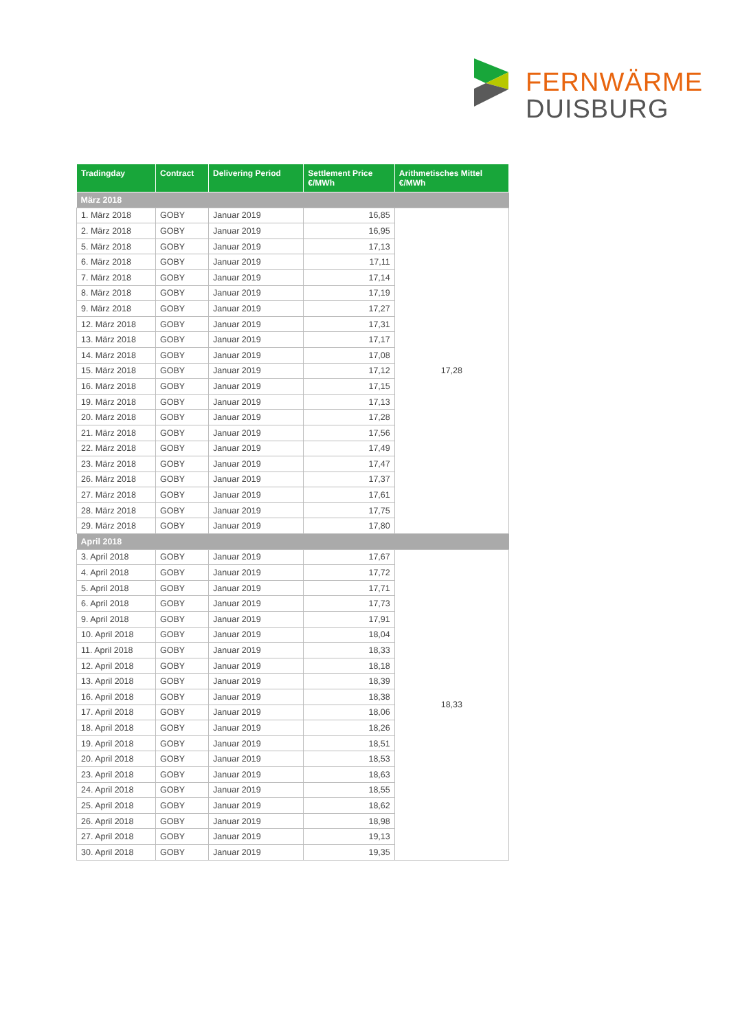FERNWÄRME
DUISBURG
| Tradingday | Contract | Delivering Period | Settlement Price €/MWh | Arithmetisches Mittel €/MWh |
| --- | --- | --- | --- | --- |
| März 2018 | | | | |
| 1. März 2018 | GOBY | Januar 2019 | 16,85 | 17,28 |
| 2. März 2018 | GOBY | Januar 2019 | 16,95 | |
| 5. März 2018 | GOBY | Januar 2019 | 17,13 | |
| 6. März 2018 | GOBY | Januar 2019 | 17,11 | |
| 7. März 2018 | GOBY | Januar 2019 | 17,14 | |
| 8. März 2018 | GOBY | Januar 2019 | 17,19 | |
| 9. März 2018 | GOBY | Januar 2019 | 17,27 | |
| 12. März 2018 | GOBY | Januar 2019 | 17,31 | |
| 13. März 2018 | GOBY | Januar 2019 | 17,17 | |
| 14. März 2018 | GOBY | Januar 2019 | 17,08 | |
| 15. März 2018 | GOBY | Januar 2019 | 17,12 | |
| 16. März 2018 | GOBY | Januar 2019 | 17,15 | |
| 19. März 2018 | GOBY | Januar 2019 | 17,13 | |
| 20. März 2018 | GOBY | Januar 2019 | 17,28 | |
| 21. März 2018 | GOBY | Januar 2019 | 17,56 | |
| 22. März 2018 | GOBY | Januar 2019 | 17,49 | |
| 23. März 2018 | GOBY | Januar 2019 | 17,47 | |
| 26. März 2018 | GOBY | Januar 2019 | 17,37 | |
| 27. März 2018 | GOBY | Januar 2019 | 17,61 | |
| 28. März 2018 | GOBY | Januar 2019 | 17,75 | |
| 29. März 2018 | GOBY | Januar 2019 | 17,80 | |
| April 2018 | | | | |
| 3. April 2018 | GOBY | Januar 2019 | 17,67 | 18,33 |
| 4. April 2018 | GOBY | Januar 2019 | 17,72 | |
| 5. April 2018 | GOBY | Januar 2019 | 17,71 | |
| 6. April 2018 | GOBY | Januar 2019 | 17,73 | |
| 9. April 2018 | GOBY | Januar 2019 | 17,91 | |
| 10. April 2018 | GOBY | Januar 2019 | 18,04 | |
| 11. April 2018 | GOBY | Januar 2019 | 18,33 | |
| 12. April 2018 | GOBY | Januar 2019 | 18,18 | |
| 13. April 2018 | GOBY | Januar 2019 | 18,39 | |
| 16. April 2018 | GOBY | Januar 2019 | 18,38 | |
| 17. April 2018 | GOBY | Januar 2019 | 18,06 | |
| 18. April 2018 | GOBY | Januar 2019 | 18,26 | |
| 19. April 2018 | GOBY | Januar 2019 | 18,51 | |
| 20. April 2018 | GOBY | Januar 2019 | 18,53 | |
| 23. April 2018 | GOBY | Januar 2019 | 18,63 | |
| 24. April 2018 | GOBY | Januar 2019 | 18,55 | |
| 25. April 2018 | GOBY | Januar 2019 | 18,62 | |
| 26. April 2018 | GOBY | Januar 2019 | 18,98 | |
| 27. April 2018 | GOBY | Januar 2019 | 19,13 | |
| 30. April 2018 | GOBY | Januar 2019 | 19,35 | |